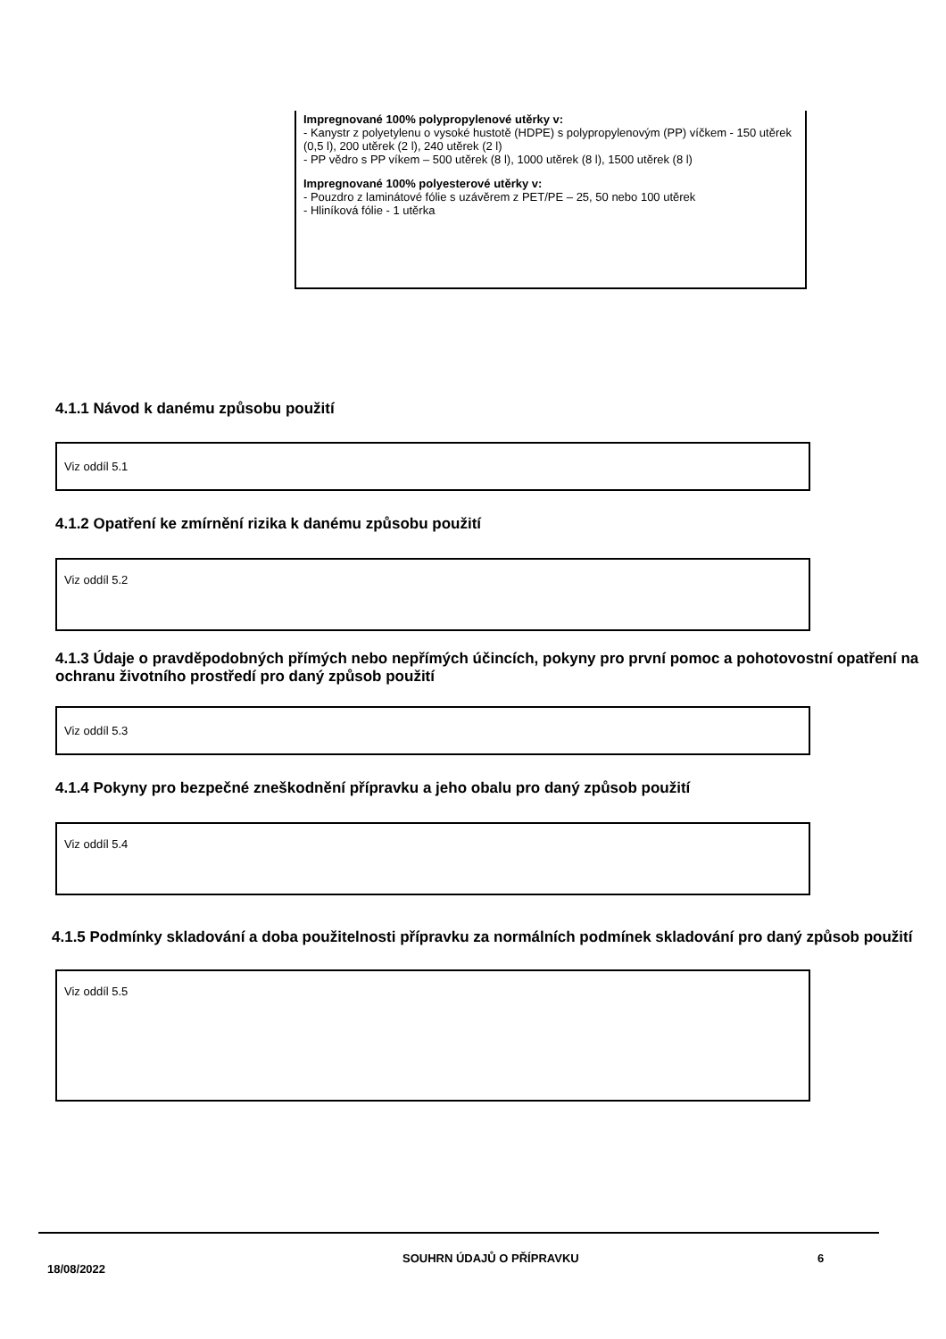Impregnované 100% polypropylenové utěrky v:
- Kanystr z polyetylenu o vysoké hustotě (HDPE) s polypropylenovým (PP) víčkem - 150 utěrek (0,5 l), 200 utěrek (2 l), 240 utěrek (2 l)
- PP vědro s PP víkem – 500 utěrek (8 l), 1000 utěrek (8 l), 1500 utěrek (8 l)
Impregnované 100% polyesterové utěrky v:
- Pouzdro z laminátové fólie s uzávěrem z PET/PE – 25, 50 nebo 100 utěrek
- Hliníková fólie - 1 utěrka
4.1.1 Návod k danému způsobu použití
Viz oddíl 5.1
4.1.2 Opatření ke zmírnění rizika k danému způsobu použití
Viz oddíl 5.2
4.1.3 Údaje o pravděpodobných přímých nebo nepřímých účincích, pokyny pro první pomoc a pohotovostní opatření na ochranu životního prostředí pro daný způsob použití
Viz oddíl 5.3
4.1.4 Pokyny pro bezpečné zneškodnění přípravku a jeho obalu pro daný způsob použití
Viz oddíl 5.4
4.1.5 Podmínky skladování a doba použitelnosti přípravku za normálních podmínek skladování pro daný způsob použití
Viz oddíl 5.5
18/08/2022
SOUHRN ÚDAJŮ O PŘÍPRAVKU 6